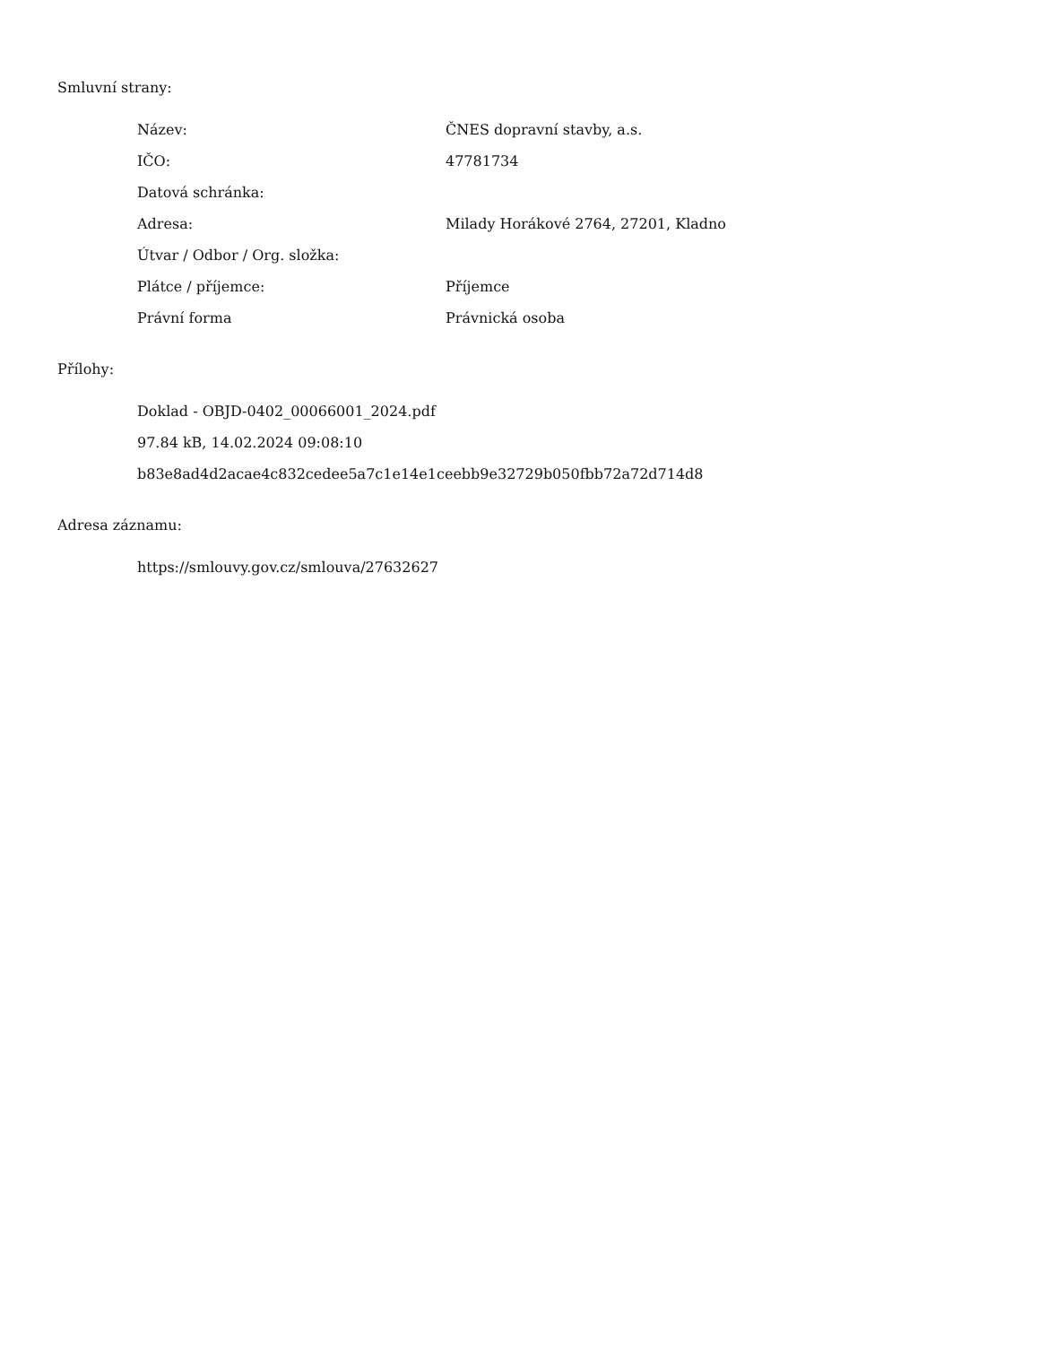Smluvní strany:
| Název: | ČNES dopravní stavby, a.s. |
| IČO: | 47781734 |
| Datová schránka: | |
| Adresa: | Milady Horákové 2764, 27201, Kladno |
| Útvar / Odbor / Org. složka: | |
| Plátce / příjemce: | Příjemce |
| Právní forma | Právnická osoba |
Přílohy:
Doklad - OBJD-0402_00066001_2024.pdf
97.84 kB, 14.02.2024 09:08:10
b83e8ad4d2acae4c832cedee5a7c1e14e1ceebb9e32729b050fbb72a72d714d8
Adresa záznamu:
https://smlouvy.gov.cz/smlouva/27632627